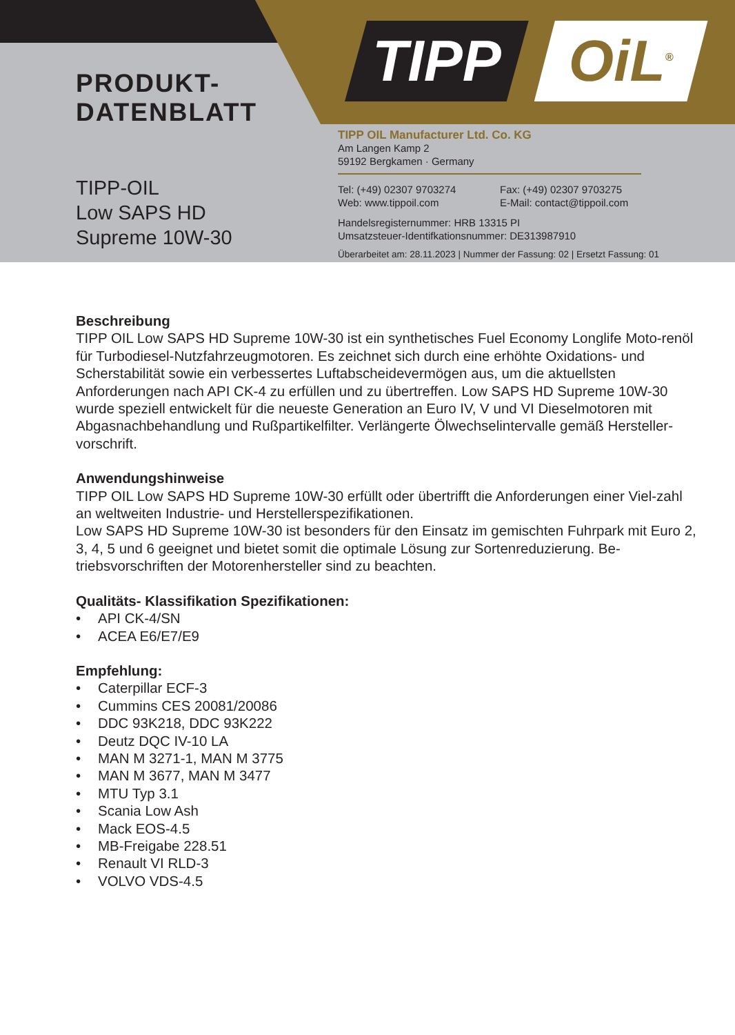TIPP OiL<sup>®</sup>
PRODUKT-
DATENBLATT
TIPP-OIL
Low SAPS HD
Supreme 10W-30
TIPP OIL Manufacturer Ltd. Co. KG
Am Langen Kamp 2
59192 Bergkamen · Germany
Tel: (+49) 02307 9703274
Fax: (+49) 02307 9703275
Web: www.tippoil.com
E-Mail: contact@tippoil.com
Handelsregisternummer: HRB 13315 PI
Umsatzsteuer-Identifkationsnummer: DE313987910
Überarbeitet am: 28.11.2023 | Nummer der Fassung: 02 | Ersetzt Fassung: 01
Beschreibung
TIPP OIL Low SAPS HD Supreme 10W-30 ist ein synthetisches Fuel Economy Longlife Moto-renöl für Turbodiesel-Nutzfahrzeugmotoren. Es zeichnet sich durch eine erhöhte Oxidations- und Scherstabilität sowie ein verbessertes Luftabscheidevermögen aus, um die aktuellsten Anforderungen nach API CK-4 zu erfüllen und zu übertreffen. Low SAPS HD Supreme 10W-30 wurde speziell entwickelt für die neueste Generation an Euro IV, V und VI Dieselmotoren mit Abgasnachbehandlung und Rußpartikelfilter. Verlängerte Ölwechselintervalle gemäß Hersteller-vorschrift.
Anwendungshinweise
TIPP OIL Low SAPS HD Supreme 10W-30 erfüllt oder übertrifft die Anforderungen einer Viel-zahl an weltweiten Industrie- und Herstellerspezifikationen.
Low SAPS HD Supreme 10W-30 ist besonders für den Einsatz im gemischten Fuhrpark mit Euro 2, 3, 4, 5 und 6 geeignet und bietet somit die optimale Lösung zur Sortenreduzierung. Be-triebsvorschriften der Motorenhersteller sind zu beachten.
Qualitäts- Klassifikation Spezifikationen:
• API CK-4/SN
• ACEA E6/E7/E9
Empfehlung:
• Caterpillar ECF-3
• Cummins CES 20081/20086
• DDC 93K218, DDC 93K222
• Deutz DQC IV-10 LA
• MAN M 3271-1, MAN M 3775
• MAN M 3677, MAN M 3477
• MTU Typ 3.1
• Scania Low Ash
• Mack EOS-4.5
• MB-Freigabe 228.51
• Renault VI RLD-3
• VOLVO VDS-4.5